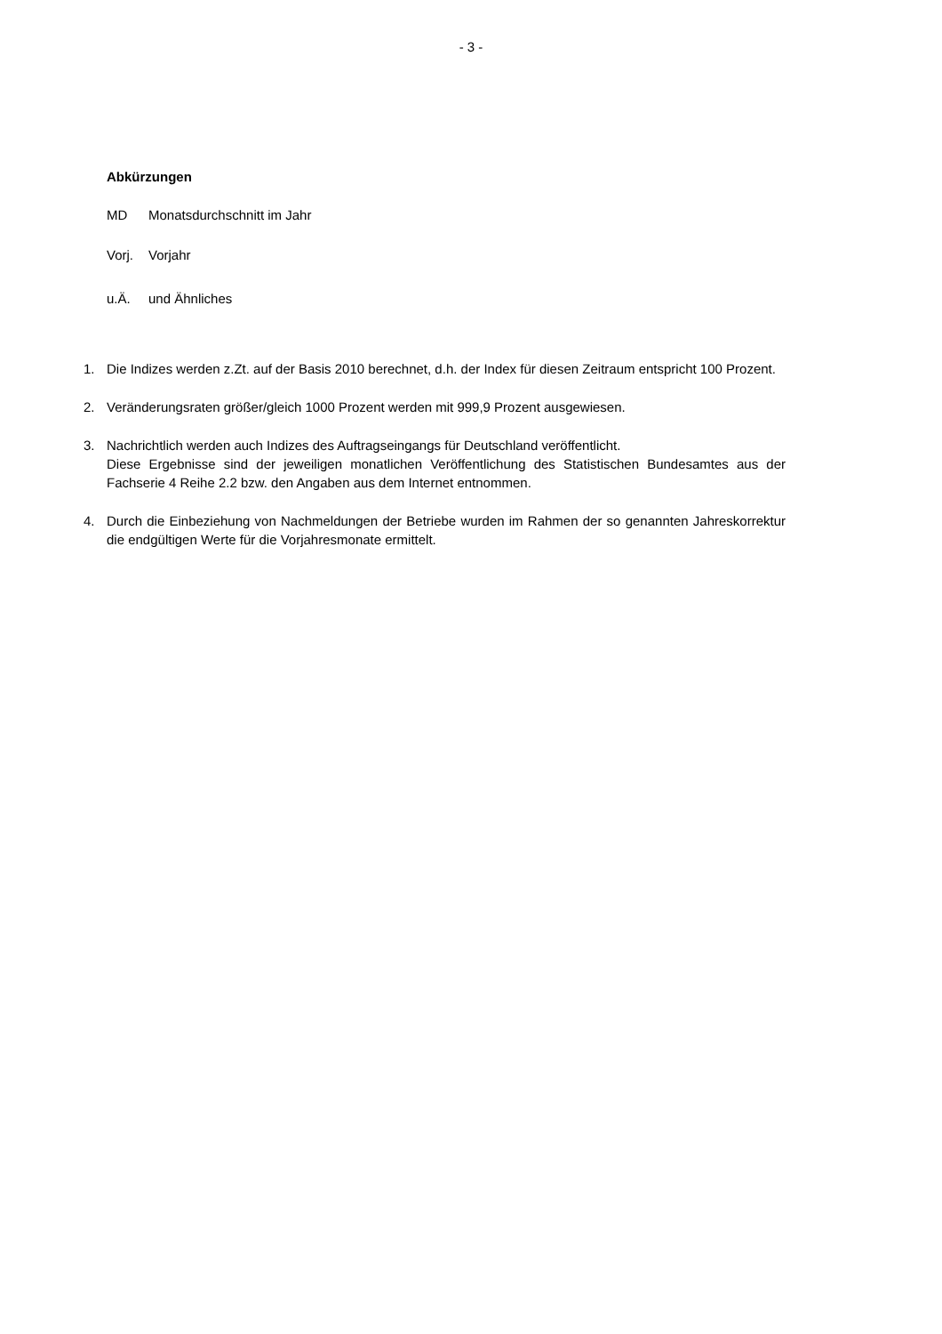- 3 -
Abkürzungen
MD Monatsdurchschnitt im Jahr
Vorj. Vorjahr
u.Ä. und Ähnliches
1. Die Indizes werden z.Zt. auf der Basis 2010 berechnet, d.h. der Index für diesen Zeitraum entspricht 100 Prozent.
2. Veränderungsraten größer/gleich 1000 Prozent werden mit 999,9 Prozent ausgewiesen.
3. Nachrichtlich werden auch Indizes des Auftragseingangs für Deutschland veröffentlicht.
Diese Ergebnisse sind der jeweiligen monatlichen Veröffentlichung des Statistischen Bundesamtes aus der Fachserie 4 Reihe 2.2 bzw. den Angaben aus dem Internet entnommen.
4. Durch die Einbeziehung von Nachmeldungen der Betriebe wurden im Rahmen der so genannten Jahreskorrektur die endgültigen Werte für die Vorjahresmonate ermittelt.